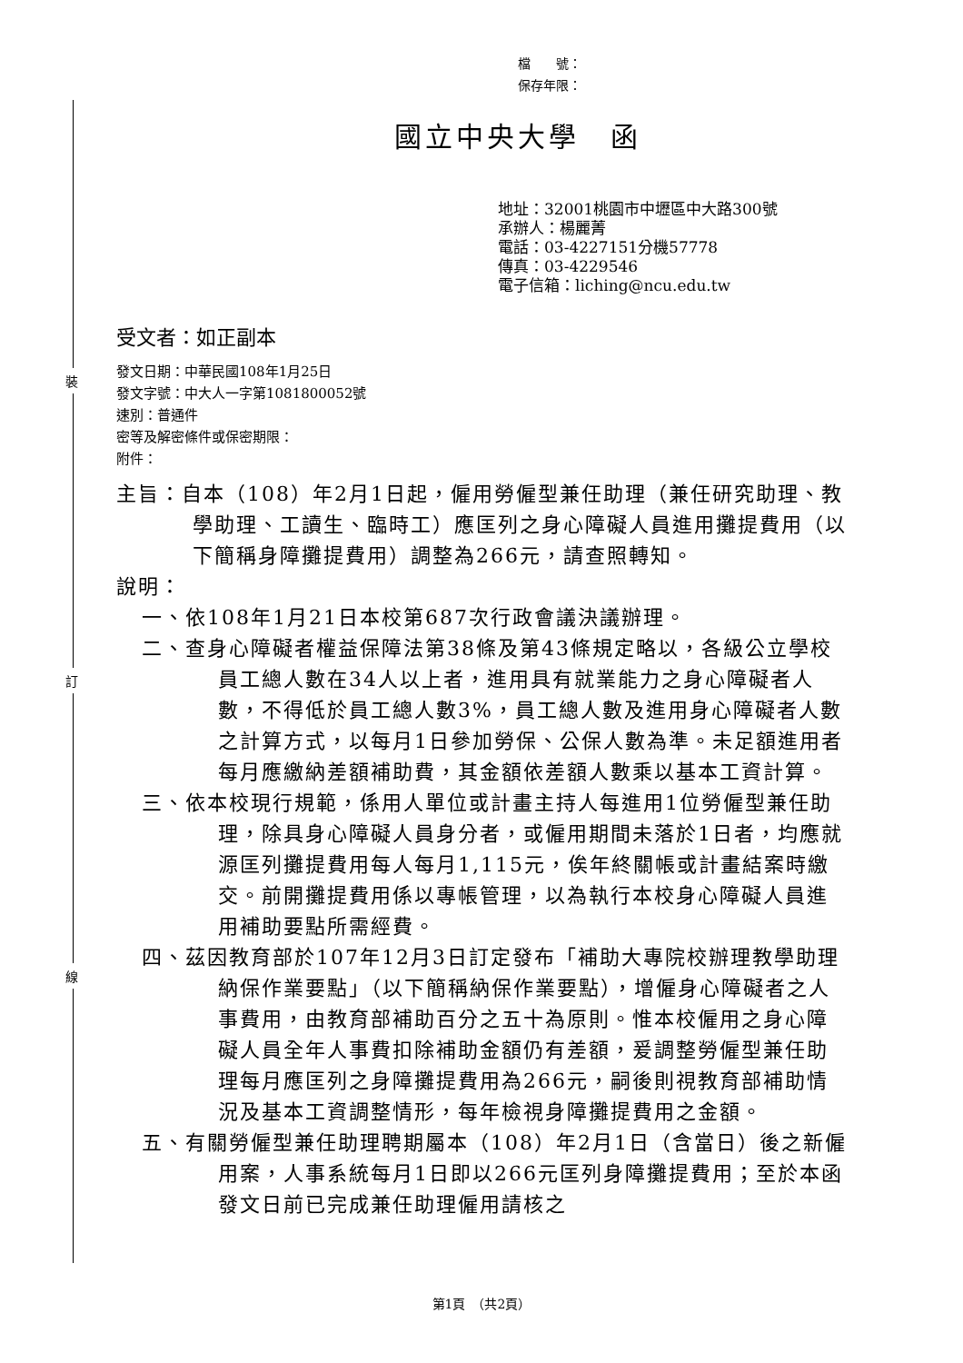裝
訂
線
檔　　號：
保存年限：
國立中央大學　函
地址：32001桃園市中壢區中大路300號
承辦人：楊麗菁
電話：03-4227151分機57778
傳真：03-4229546
電子信箱：liching@ncu.edu.tw
受文者：如正副本
發文日期：中華民國108年1月25日
發文字號：中大人一字第1081800052號
速別：普通件
密等及解密條件或保密期限：
附件：
主旨：自本（108）年2月1日起，僱用勞僱型兼任助理（兼任研究助理、教學助理、工讀生、臨時工）應匡列之身心障礙人員進用攤提費用（以下簡稱身障攤提費用）調整為266元，請查照轉知。
說明：
一、依108年1月21日本校第687次行政會議決議辦理。
二、查身心障礙者權益保障法第38條及第43條規定略以，各級公立學校員工總人數在34人以上者，進用具有就業能力之身心障礙者人數，不得低於員工總人數3%，員工總人數及進用身心障礙者人數之計算方式，以每月1日參加勞保、公保人數為準。未足額進用者每月應繳納差額補助費，其金額依差額人數乘以基本工資計算。
三、依本校現行規範，係用人單位或計畫主持人每進用1位勞僱型兼任助理，除具身心障礙人員身分者，或僱用期間未落於1日者，均應就源匡列攤提費用每人每月1,115元，俟年終關帳或計畫結案時繳交。前開攤提費用係以專帳管理，以為執行本校身心障礙人員進用補助要點所需經費。
四、茲因教育部於107年12月3日訂定發布「補助大專院校辦理教學助理納保作業要點」（以下簡稱納保作業要點），增僱身心障礙者之人事費用，由教育部補助百分之五十為原則。惟本校僱用之身心障礙人員全年人事費扣除補助金額仍有差額，爰調整勞僱型兼任助理每月應匡列之身障攤提費用為266元，嗣後則視教育部補助情況及基本工資調整情形，每年檢視身障攤提費用之金額。
五、有關勞僱型兼任助理聘期屬本（108）年2月1日（含當日）後之新僱用案，人事系統每月1日即以266元匡列身障攤提費用；至於本函發文日前已完成兼任助理僱用請核之
第1頁　（共2頁）